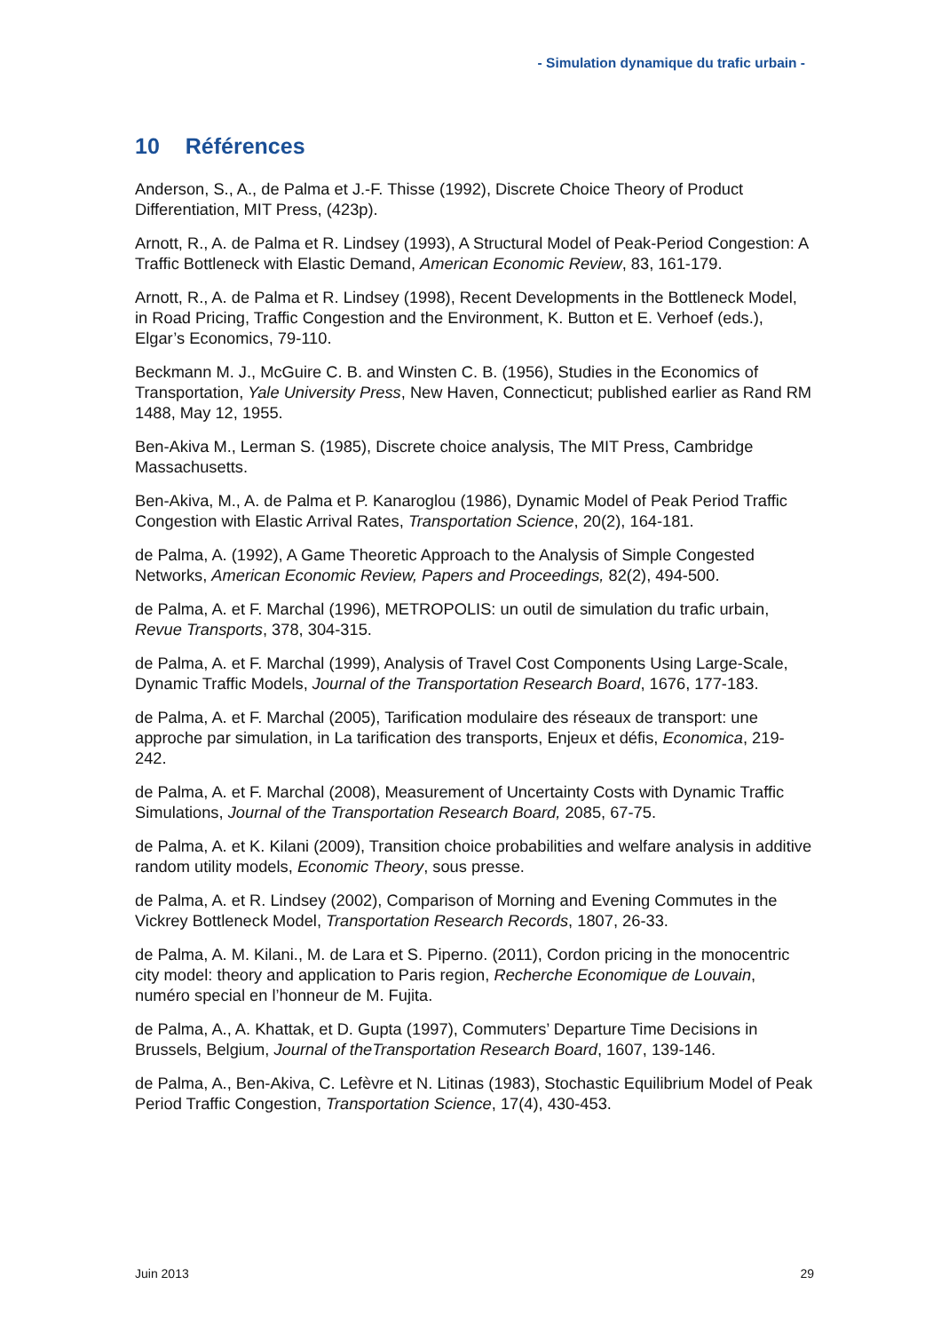- Simulation dynamique du trafic urbain -
10 Références
Anderson, S., A., de Palma et J.-F. Thisse (1992), Discrete Choice Theory of Product Differentiation, MIT Press, (423p).
Arnott, R., A. de Palma et R. Lindsey (1993), A Structural Model of Peak-Period Congestion: A Traffic Bottleneck with Elastic Demand, American Economic Review, 83, 161-179.
Arnott, R., A. de Palma et R. Lindsey (1998), Recent Developments in the Bottleneck Model, in Road Pricing, Traffic Congestion and the Environment, K. Button et E. Verhoef (eds.), Elgar’s Economics, 79-110.
Beckmann M. J., McGuire C. B. and Winsten C. B. (1956), Studies in the Economics of Transportation, Yale University Press, New Haven, Connecticut; published earlier as Rand RM 1488, May 12, 1955.
Ben-Akiva M., Lerman S. (1985), Discrete choice analysis, The MIT Press, Cambridge Massachusetts.
Ben-Akiva, M., A. de Palma et P. Kanaroglou (1986), Dynamic Model of Peak Period Traffic Congestion with Elastic Arrival Rates, Transportation Science, 20(2), 164-181.
de Palma, A. (1992), A Game Theoretic Approach to the Analysis of Simple Congested Networks, American Economic Review, Papers and Proceedings, 82(2), 494-500.
de Palma, A. et F. Marchal (1996), METROPOLIS: un outil de simulation du trafic urbain, Revue Transports, 378, 304-315.
de Palma, A. et F. Marchal (1999), Analysis of Travel Cost Components Using Large-Scale, Dynamic Traffic Models, Journal of the Transportation Research Board, 1676, 177-183.
de Palma, A. et F. Marchal (2005), Tarification modulaire des réseaux de transport: une approche par simulation, in La tarification des transports, Enjeux et défis, Economica, 219-242.
de Palma, A. et F. Marchal (2008), Measurement of Uncertainty Costs with Dynamic Traffic Simulations, Journal of the Transportation Research Board, 2085, 67-75.
de Palma, A. et K. Kilani (2009), Transition choice probabilities and welfare analysis in additive random utility models, Economic Theory, sous presse.
de Palma, A. et R. Lindsey (2002), Comparison of Morning and Evening Commutes in the Vickrey Bottleneck Model, Transportation Research Records, 1807, 26-33.
de Palma, A. M. Kilani., M. de Lara et S. Piperno. (2011), Cordon pricing in the monocentric city model: theory and application to Paris region, Recherche Economique de Louvain, numéro special en l’honneur de M. Fujita.
de Palma, A., A. Khattak, et D. Gupta (1997), Commuters’ Departure Time Decisions in Brussels, Belgium, Journal of theTransportation Research Board, 1607, 139-146.
de Palma, A., Ben-Akiva, C. Lefèvre et N. Litinas (1983), Stochastic Equilibrium Model of Peak Period Traffic Congestion, Transportation Science, 17(4), 430-453.
Juin 2013 29